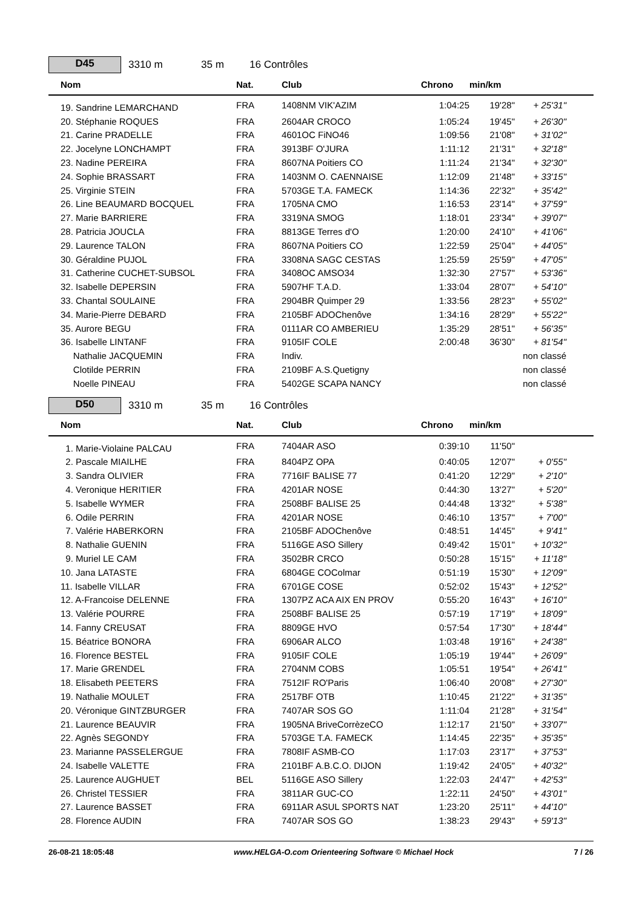D45
3310 m 35 m 16 Contrôles
| | Nom | Nat. | Club | Chrono | min/km | | |
| --- | --- | --- | --- | --- | --- | --- | --- |
| | 19. Sandrine LEMARCHAND | FRA | 1408NM VIK'AZIM | 1:04:25 | 19'28" | + 25'31" | |
| | 20. Stéphanie ROQUES | FRA | 2604AR CROCO | 1:05:24 | 19'45" | + 26'30" | |
| | 21. Carine PRADELLE | FRA | 4601OC FiNO46 | 1:09:56 | 21'08" | + 31'02" | |
| | 22. Jocelyne LONCHAMPT | FRA | 3913BF O'JURA | 1:11:12 | 21'31" | + 32'18" | |
| | 23. Nadine PEREIRA | FRA | 8607NA Poitiers CO | 1:11:24 | 21'34" | + 32'30" | |
| | 24. Sophie BRASSART | FRA | 1403NM O. CAENNAISE | 1:12:09 | 21'48" | + 33'15" | |
| | 25. Virginie STEIN | FRA | 5703GE T.A. FAMECK | 1:14:36 | 22'32" | + 35'42" | |
| | 26. Line BEAUMARD BOCQUEL | FRA | 1705NA CMO | 1:16:53 | 23'14" | + 37'59" | |
| | 27. Marie BARRIERE | FRA | 3319NA SMOG | 1:18:01 | 23'34" | + 39'07" | |
| | 28. Patricia JOUCLA | FRA | 8813GE Terres d'O | 1:20:00 | 24'10" | + 41'06" | |
| | 29. Laurence TALON | FRA | 8607NA Poitiers CO | 1:22:59 | 25'04" | + 44'05" | |
| | 30. Géraldine PUJOL | FRA | 3308NA SAGC CESTAS | 1:25:59 | 25'59" | + 47'05" | |
| | 31. Catherine CUCHET-SUBSOL | FRA | 3408OC AMSO34 | 1:32:30 | 27'57" | + 53'36" | |
| | 32. Isabelle DEPERSIN | FRA | 5907HF T.A.D. | 1:33:04 | 28'07" | + 54'10" | |
| | 33. Chantal SOULAINE | FRA | 2904BR Quimper 29 | 1:33:56 | 28'23" | + 55'02" | |
| | 34. Marie-Pierre DEBARD | FRA | 2105BF ADOChenôve | 1:34:16 | 28'29" | + 55'22" | |
| | 35. Aurore BEGU | FRA | 0111AR CO AMBERIEU | 1:35:29 | 28'51" | + 56'35" | |
| | 36. Isabelle LINTANF | FRA | 9105IF COLE | 2:00:48 | 36'30" | + 81'54" | |
| | Nathalie JACQUEMIN | FRA | Indiv. | | | non classé | |
| | Clotilde PERRIN | FRA | 2109BF A.S.Quetigny | | | non classé | |
| | Noelle PINEAU | FRA | 5402GE SCAPA NANCY | | | non classé | |
D50
3310 m 35 m 16 Contrôles
| | Nom | Nat. | Club | Chrono | min/km | | |
| --- | --- | --- | --- | --- | --- | --- | --- |
| | 1. Marie-Violaine PALCAU | FRA | 7404AR ASO | 0:39:10 | 11'50" | | |
| | 2. Pascale MIAILHE | FRA | 8404PZ OPA | 0:40:05 | 12'07" | + 0'55" | |
| | 3. Sandra OLIVIER | FRA | 7716IF BALISE 77 | 0:41:20 | 12'29" | + 2'10" | |
| | 4. Veronique HERITIER | FRA | 4201AR NOSE | 0:44:30 | 13'27" | + 5'20" | |
| | 5. Isabelle WYMER | FRA | 2508BF BALISE 25 | 0:44:48 | 13'32" | + 5'38" | |
| | 6. Odile PERRIN | FRA | 4201AR NOSE | 0:46:10 | 13'57" | + 7'00" | |
| | 7. Valérie HABERKORN | FRA | 2105BF ADOChenôve | 0:48:51 | 14'45" | + 9'41" | |
| | 8. Nathalie GUENIN | FRA | 5116GE ASO Sillery | 0:49:42 | 15'01" | + 10'32" | |
| | 9. Muriel LE CAM | FRA | 3502BR CRCO | 0:50:28 | 15'15" | + 11'18" | |
| | 10. Jana LATASTE | FRA | 6804GE COColmar | 0:51:19 | 15'30" | + 12'09" | |
| | 11. Isabelle VILLAR | FRA | 6701GE COSE | 0:52:02 | 15'43" | + 12'52" | |
| | 12. A-Francoise DELENNE | FRA | 1307PZ ACA AIX EN PROV | 0:55:20 | 16'43" | + 16'10" | |
| | 13. Valérie POURRE | FRA | 2508BF BALISE 25 | 0:57:19 | 17'19" | + 18'09" | |
| | 14. Fanny CREUSAT | FRA | 8809GE HVO | 0:57:54 | 17'30" | + 18'44" | |
| | 15. Béatrice BONORA | FRA | 6906AR ALCO | 1:03:48 | 19'16" | + 24'38" | |
| | 16. Florence BESTEL | FRA | 9105IF COLE | 1:05:19 | 19'44" | + 26'09" | |
| | 17. Marie GRENDEL | FRA | 2704NM COBS | 1:05:51 | 19'54" | + 26'41" | |
| | 18. Elisabeth PEETERS | FRA | 7512IF RO'Paris | 1:06:40 | 20'08" | + 27'30" | |
| | 19. Nathalie MOULET | FRA | 2517BF OTB | 1:10:45 | 21'22" | + 31'35" | |
| | 20. Véronique GINTZBURGER | FRA | 7407AR SOS GO | 1:11:04 | 21'28" | + 31'54" | |
| | 21. Laurence BEAUVIR | FRA | 1905NA BriveCorrèzeCO | 1:12:17 | 21'50" | + 33'07" | |
| | 22. Agnès SEGONDY | FRA | 5703GE T.A. FAMECK | 1:14:45 | 22'35" | + 35'35" | |
| | 23. Marianne PASSELERGUE | FRA | 7808IF ASMB-CO | 1:17:03 | 23'17" | + 37'53" | |
| | 24. Isabelle VALETTE | FRA | 2101BF A.B.C.O. DIJON | 1:19:42 | 24'05" | + 40'32" | |
| | 25. Laurence AUGHUET | BEL | 5116GE ASO Sillery | 1:22:03 | 24'47" | + 42'53" | |
| | 26. Christel TESSIER | FRA | 3811AR GUC-CO | 1:22:11 | 24'50" | + 43'01" | |
| | 27. Laurence BASSET | FRA | 6911AR ASUL SPORTS NAT | 1:23:20 | 25'11" | + 44'10" | |
| | 28. Florence AUDIN | FRA | 7407AR SOS GO | 1:38:23 | 29'43" | + 59'13" | |
26-08-21 18:05:48 www.HELGA-O.com Orienteering Software © Michael Hock 7 / 26